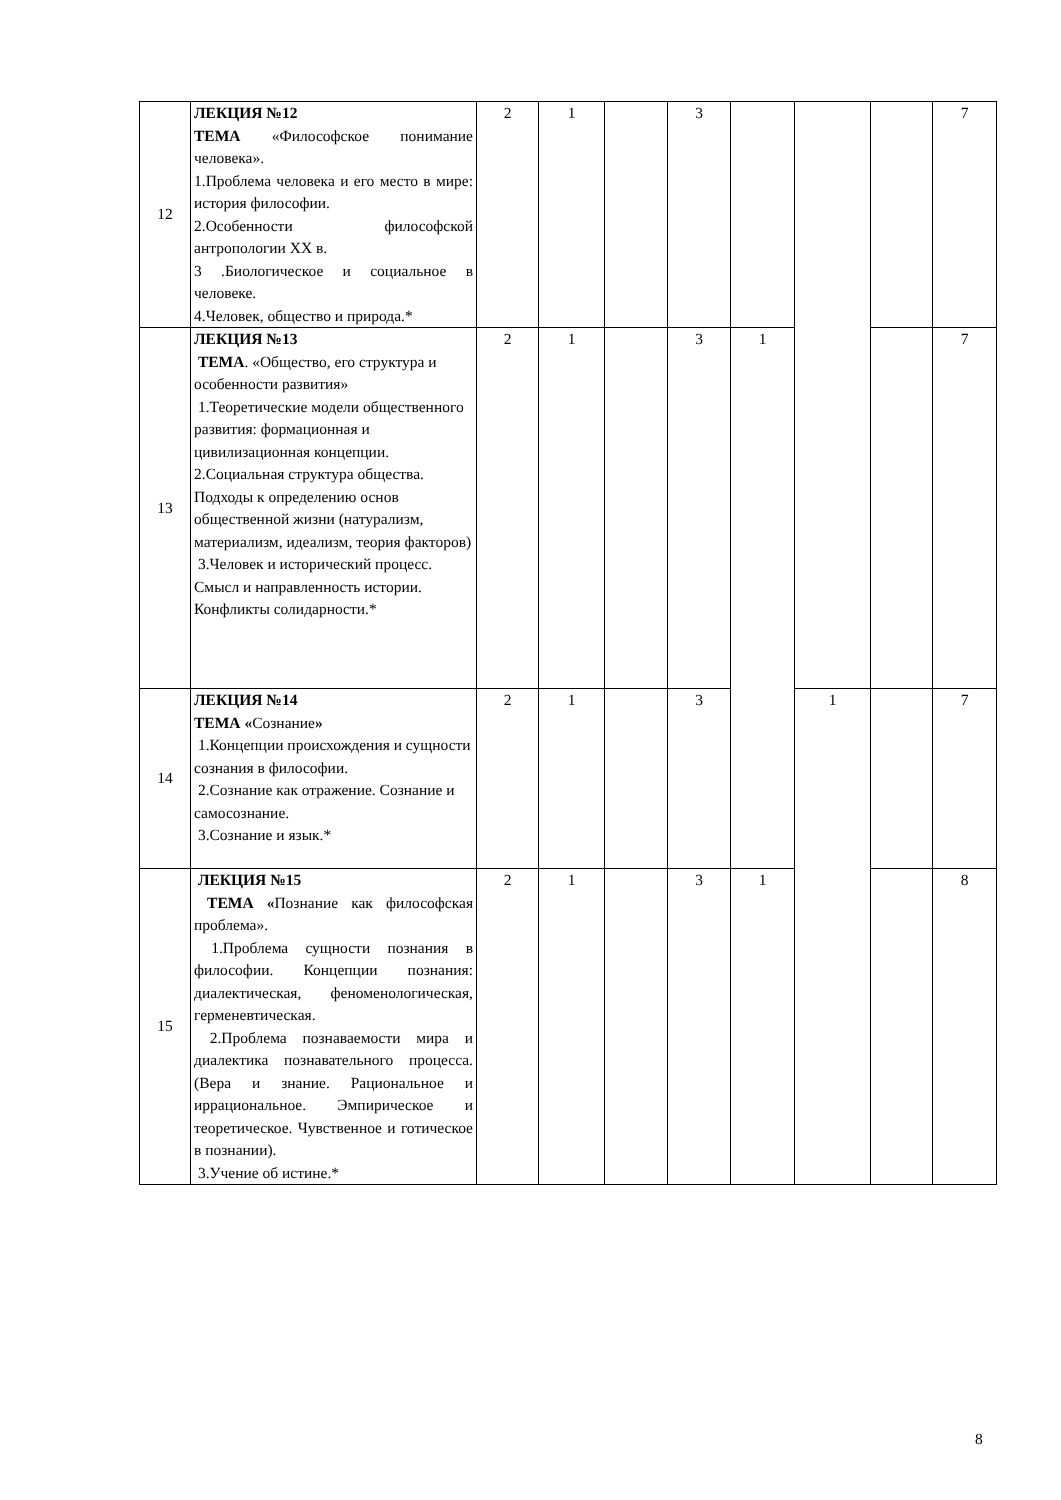| 12 | ЛЕКЦИЯ №12 ТЕМА «Философское понимание человека». 1.Проблема человека и его место в мире: история философии. 2.Особенности философской антропологии XX в. 3 .Биологическое и социальное в человеке. 4.Человек, общество и природа.* | 2 | 1 | | 3 | | | | 7 |
| 13 | ЛЕКЦИЯ №13 ТЕМА . «Общество, его структура и особенности развития» 1.Теоретические модели общественного развития: формационная и цивилизационная концепции. 2.Социальная структура общества. Подходы к определению основ общественной жизни (натурализм, материализм, идеализм, теория факторов) 3.Человек и исторический процесс. Смысл и направленность истории. Конфликты солидарности.* | 2 | 1 | | 3 | 1 | | | 7 |
| 14 | ЛЕКЦИЯ №14 ТЕМА « Сознание » 1.Концепции происхождения и сущности сознания в философии. 2.Сознание как отражение. Сознание и самосознание. 3.Сознание и язык.* | 2 | 1 | | 3 | | 1 | | 7 |
| 15 | ЛЕКЦИЯ №15 ТЕМА « Познание как философская проблема». 1.Проблема сущности познания в философии. Концепции познания: диалектическая, феноменологическая, герменевтическая. 2.Проблема познаваемости мира и диалектика познавательного процесса. (Вера и знание. Рациональное и иррациональное. Эмпирическое и теоретическое. Чувственное и готическое в познании). 3.Учение об истине.* | 2 | 1 | | 3 | 1 | | | 8 |
8